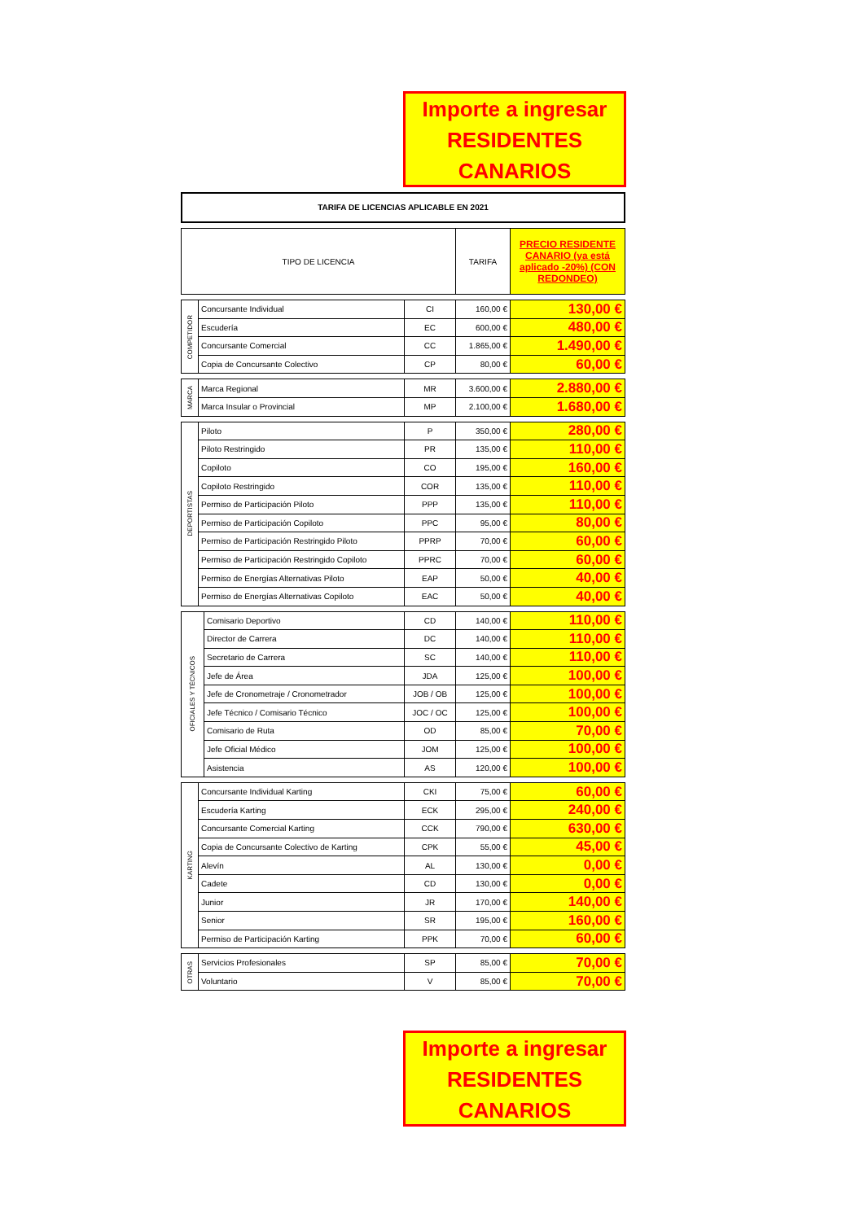Importe a ingresar
RESIDENTES
CANARIOS
TARIFA DE LICENCIAS APLICABLE EN 2021
| TIPO DE LICENCIA | TARIFA | PRECIO RESIDENTE CANARIO (ya está aplicado -20%) (CON REDONDEO) |
| --- | --- | --- |
| COMPETIDOR | Concursante Individual | CI | 160,00 € | 130,00 € |
| | Escudería | EC | 600,00 € | 480,00 € |
| | Concursante Comercial | CC | 1.865,00 € | 1.490,00 € |
| | Copia de Concursante Colectivo | CP | 80,00 € | 60,00 € |
| MARCA | Marca Regional | MR | 3.600,00 € | 2.880,00 € |
| | Marca Insular o Provincial | MP | 2.100,00 € | 1.680,00 € |
| DEPORTISTAS | Piloto | P | 350,00 € | 280,00 € |
| | Piloto Restringido | PR | 135,00 € | 110,00 € |
| | Copiloto | CO | 195,00 € | 160,00 € |
| | Copiloto Restringido | COR | 135,00 € | 110,00 € |
| | Permiso de Participación Piloto | PPP | 135,00 € | 110,00 € |
| | Permiso de Participación Copiloto | PPC | 95,00 € | 80,00 € |
| | Permiso de Participación Restringido Piloto | PPRP | 70,00 € | 60,00 € |
| | Permiso de Participación Restringido Copiloto | PPRC | 70,00 € | 60,00 € |
| | Permiso de Energías Alternativas Piloto | EAP | 50,00 € | 40,00 € |
| | Permiso de Energías Alternativas Copiloto | EAC | 50,00 € | 40,00 € |
| OFICIALES Y TÉCNICOS | Comisario Deportivo | CD | 140,00 € | 110,00 € |
| | Director de Carrera | DC | 140,00 € | 110,00 € |
| | Secretario de Carrera | SC | 140,00 € | 110,00 € |
| | Jefe de Área | JDA | 125,00 € | 100,00 € |
| | Jefe de Cronometraje / Cronometrador | JOB / OB | 125,00 € | 100,00 € |
| | Jefe Técnico / Comisario Técnico | JOC / OC | 125,00 € | 100,00 € |
| | Comisario de Ruta | OD | 85,00 € | 70,00 € |
| | Jefe Oficial Médico | JOM | 125,00 € | 100,00 € |
| | Asistencia | AS | 120,00 € | 100,00 € |
| KARTING | Concursante Individual Karting | CKI | 75,00 € | 60,00 € |
| | Escudería Karting | ECK | 295,00 € | 240,00 € |
| | Concursante Comercial Karting | CCK | 790,00 € | 630,00 € |
| | Copia de Concursante Colectivo de Karting | CPK | 55,00 € | 45,00 € |
| | Alevín | AL | 130,00 € | 0,00 € |
| | Cadete | CD | 130,00 € | 0,00 € |
| | Junior | JR | 170,00 € | 140,00 € |
| | Senior | SR | 195,00 € | 160,00 € |
| | Permiso de Participación Karting | PPK | 70,00 € | 60,00 € |
| OTRAS | Servicios Profesionales | SP | 85,00 € | 70,00 € |
| | Voluntario | V | 85,00 € | 70,00 € |
Importe a ingresar
RESIDENTES
CANARIOS